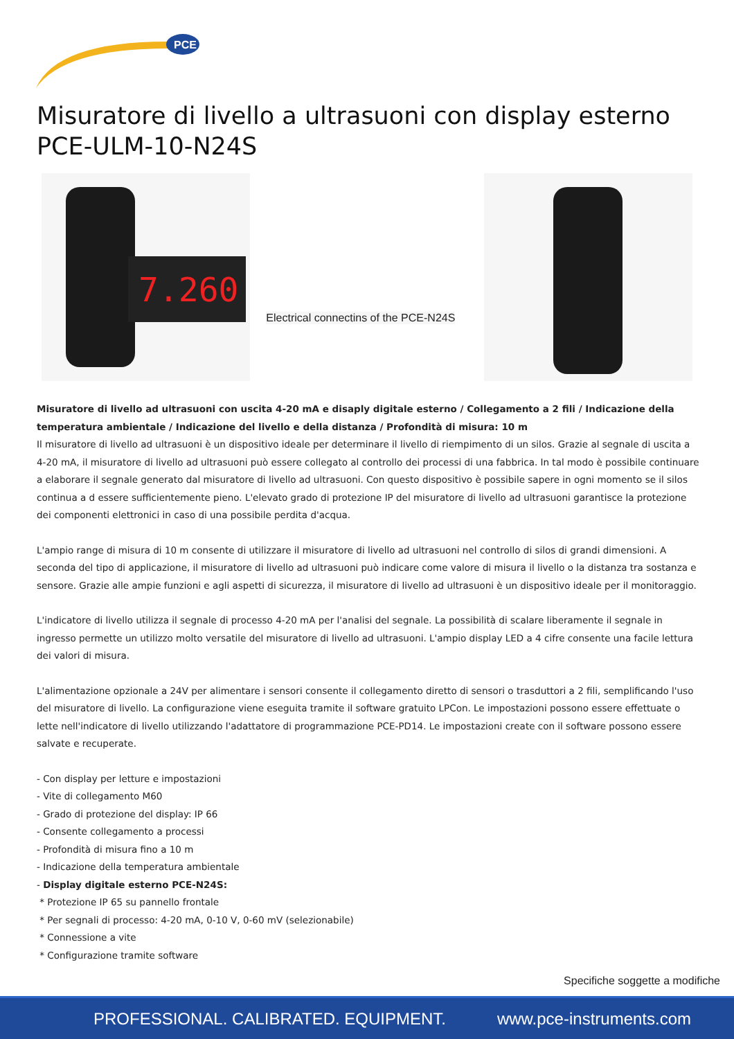PCE
Misuratore di livello a ultrasuoni con display esterno PCE-ULM-10-N24S
7.260
Electrical connectins of the PCE-N24S
Misuratore di livello ad ultrasuoni con uscita 4-20 mA e disaply digitale esterno / Collegamento a 2 fili / Indicazione della temperatura ambientale / Indicazione del livello e della distanza / Profondità di misura: 10 m
Il misuratore di livello ad ultrasuoni è un dispositivo ideale per determinare il livello di riempimento di un silos. Grazie al segnale di uscita a 4-20 mA, il misuratore di livello ad ultrasuoni può essere collegato al controllo dei processi di una fabbrica. In tal modo è possibile continuare a elaborare il segnale generato dal misuratore di livello ad ultrasuoni. Con questo dispositivo è possibile sapere in ogni momento se il silos continua a d essere sufficientemente pieno. L'elevato grado di protezione IP del misuratore di livello ad ultrasuoni garantisce la protezione dei componenti elettronici in caso di una possibile perdita d'acqua.
L'ampio range di misura di 10 m consente di utilizzare il misuratore di livello ad ultrasuoni nel controllo di silos di grandi dimensioni. A seconda del tipo di applicazione, il misuratore di livello ad ultrasuoni può indicare come valore di misura il livello o la distanza tra sostanza e sensore. Grazie alle ampie funzioni e agli aspetti di sicurezza, il misuratore di livello ad ultrasuoni è un dispositivo ideale per il monitoraggio.
L'indicatore di livello utilizza il segnale di processo 4-20 mA per l'analisi del segnale. La possibilità di scalare liberamente il segnale in ingresso permette un utilizzo molto versatile del misuratore di livello ad ultrasuoni. L'ampio display LED a 4 cifre consente una facile lettura dei valori di misura.
L'alimentazione opzionale a 24V per alimentare i sensori consente il collegamento diretto di sensori o trasduttori a 2 fili, semplificando l'uso del misuratore di livello. La configurazione viene eseguita tramite il software gratuito LPCon. Le impostazioni possono essere effettuate o lette nell'indicatore di livello utilizzando l'adattatore di programmazione PCE-PD14. Le impostazioni create con il software possono essere salvate e recuperate.
- Con display per letture e impostazioni
- Vite di collegamento M60
- Grado di protezione del display: IP 66
- Consente collegamento a processi
- Profondità di misura fino a 10 m
- Indicazione della temperatura ambientale
- Display digitale esterno PCE-N24S:
* Protezione IP 65 su pannello frontale
* Per segnali di processo: 4-20 mA, 0-10 V, 0-60 mV (selezionabile)
* Connessione a vite
* Configurazione tramite software
Specifiche soggette a modifiche
PROFESSIONAL. CALIBRATED. EQUIPMENT. www.pce-instruments.com